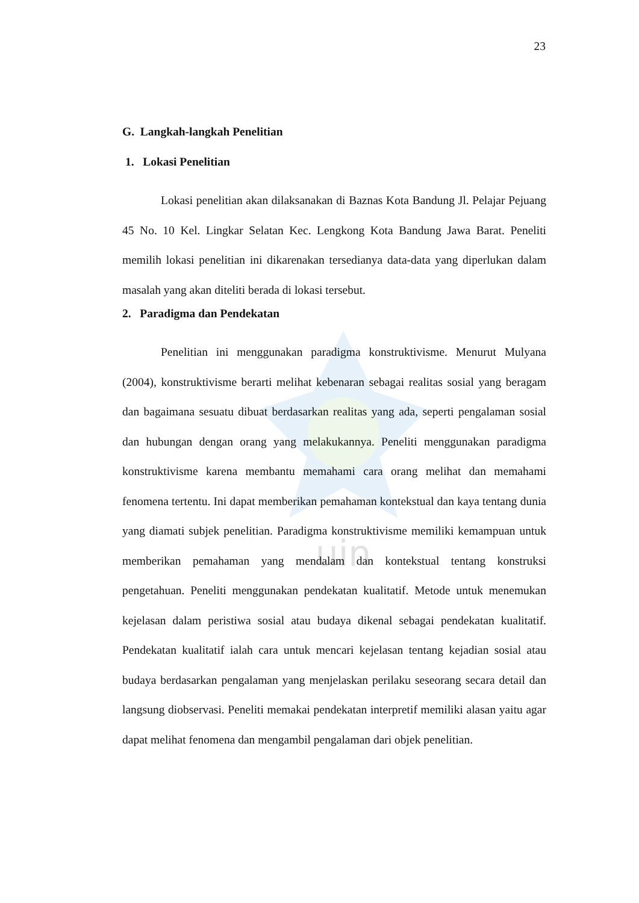uin
23
G. Langkah-langkah Penelitian
1. Lokasi Penelitian
Lokasi penelitian akan dilaksanakan di Baznas Kota Bandung Jl. Pelajar Pejuang 45 No. 10 Kel. Lingkar Selatan Kec. Lengkong Kota Bandung Jawa Barat. Peneliti memilih lokasi penelitian ini dikarenakan tersedianya data-data yang diperlukan dalam masalah yang akan diteliti berada di lokasi tersebut.
2. Paradigma dan Pendekatan
Penelitian ini menggunakan paradigma konstruktivisme. Menurut Mulyana (2004), konstruktivisme berarti melihat kebenaran sebagai realitas sosial yang beragam dan bagaimana sesuatu dibuat berdasarkan realitas yang ada, seperti pengalaman sosial dan hubungan dengan orang yang melakukannya. Peneliti menggunakan paradigma konstruktivisme karena membantu memahami cara orang melihat dan memahami fenomena tertentu. Ini dapat memberikan pemahaman kontekstual dan kaya tentang dunia yang diamati subjek penelitian. Paradigma konstruktivisme memiliki kemampuan untuk memberikan pemahaman yang mendalam dan kontekstual tentang konstruksi pengetahuan. Peneliti menggunakan pendekatan kualitatif. Metode untuk menemukan kejelasan dalam peristiwa sosial atau budaya dikenal sebagai pendekatan kualitatif. Pendekatan kualitatif ialah cara untuk mencari kejelasan tentang kejadian sosial atau budaya berdasarkan pengalaman yang menjelaskan perilaku seseorang secara detail dan langsung diobservasi. Peneliti memakai pendekatan interpretif memiliki alasan yaitu agar dapat melihat fenomena dan mengambil pengalaman dari objek penelitian.